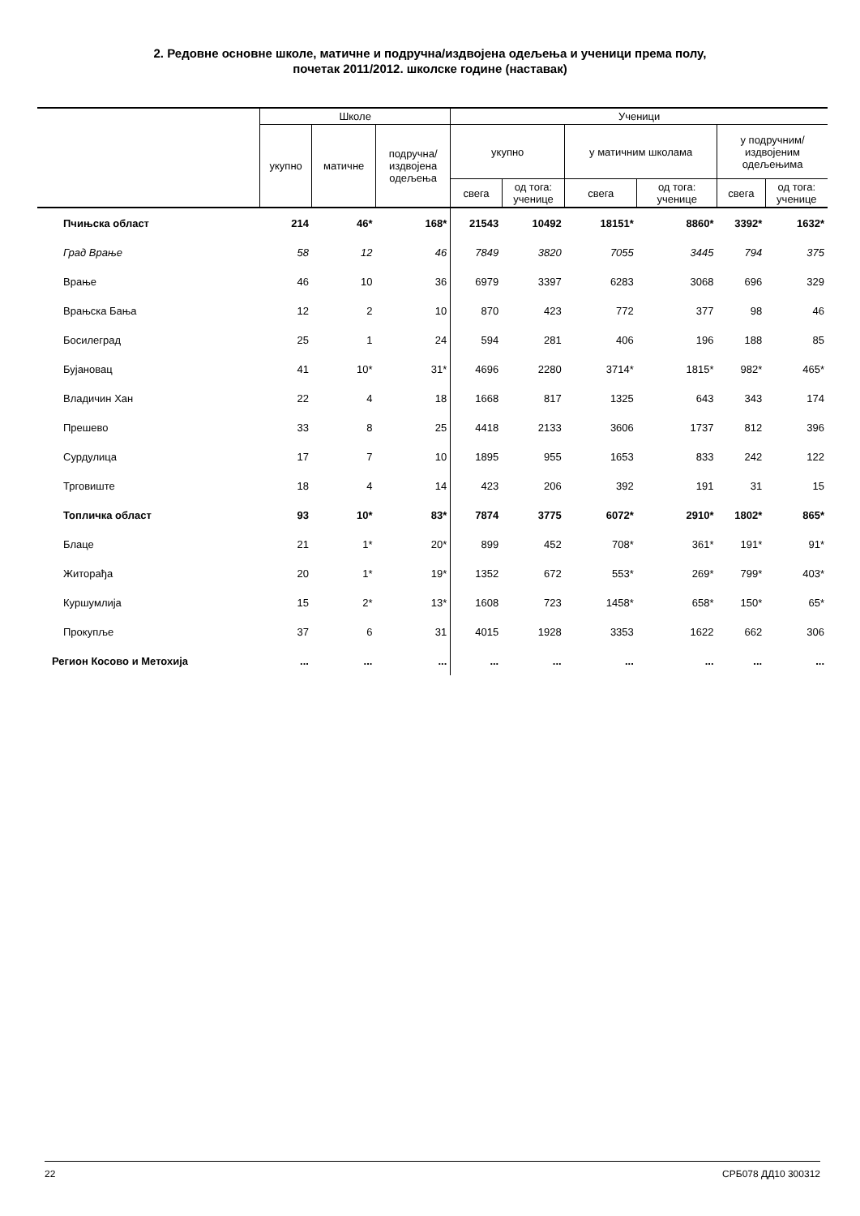2. Редовне основне школе, матичне и подручна/издвојена одељења и ученици према полу,
почетак 2011/2012. школске године (наставак)
| | Школе | | | Ученици | | | | | |
| --- | --- | --- | --- | --- | --- | --- | --- | --- | --- |
| | укупно | матичне | подручна/ издвојена одељења | укупно | | у матичним школама | | у подручним/ издвојеним одељењима | |
| | | | | свега | од тога: ученице | свега | од тога: ученице | свега | од тога: ученице |
| Пчињска област | 214 | 46* | 168* | 21543 | 10492 | 18151* | 8860* | 3392* | 1632* |
| Град Врање | 58 | 12 | 46 | 7849 | 3820 | 7055 | 3445 | 794 | 375 |
| Врање | 46 | 10 | 36 | 6979 | 3397 | 6283 | 3068 | 696 | 329 |
| Врањска Бања | 12 | 2 | 10 | 870 | 423 | 772 | 377 | 98 | 46 |
| Босилеград | 25 | 1 | 24 | 594 | 281 | 406 | 196 | 188 | 85 |
| Бујановац | 41 | 10* | 31* | 4696 | 2280 | 3714* | 1815* | 982* | 465* |
| Владичин Хан | 22 | 4 | 18 | 1668 | 817 | 1325 | 643 | 343 | 174 |
| Прешево | 33 | 8 | 25 | 4418 | 2133 | 3606 | 1737 | 812 | 396 |
| Сурдулица | 17 | 7 | 10 | 1895 | 955 | 1653 | 833 | 242 | 122 |
| Трговиште | 18 | 4 | 14 | 423 | 206 | 392 | 191 | 31 | 15 |
| Топличка област | 93 | 10* | 83* | 7874 | 3775 | 6072* | 2910* | 1802* | 865* |
| Блаце | 21 | 1* | 20* | 899 | 452 | 708* | 361* | 191* | 91* |
| Житорађа | 20 | 1* | 19* | 1352 | 672 | 553* | 269* | 799* | 403* |
| Куршумлија | 15 | 2* | 13* | 1608 | 723 | 1458* | 658* | 150* | 65* |
| Прокупље | 37 | 6 | 31 | 4015 | 1928 | 3353 | 1622 | 662 | 306 |
| Регион Косово и Метохија | ... | ... | ... | ... | ... | ... | ... | ... | ... |
22 СРБ078 ДД10 300312